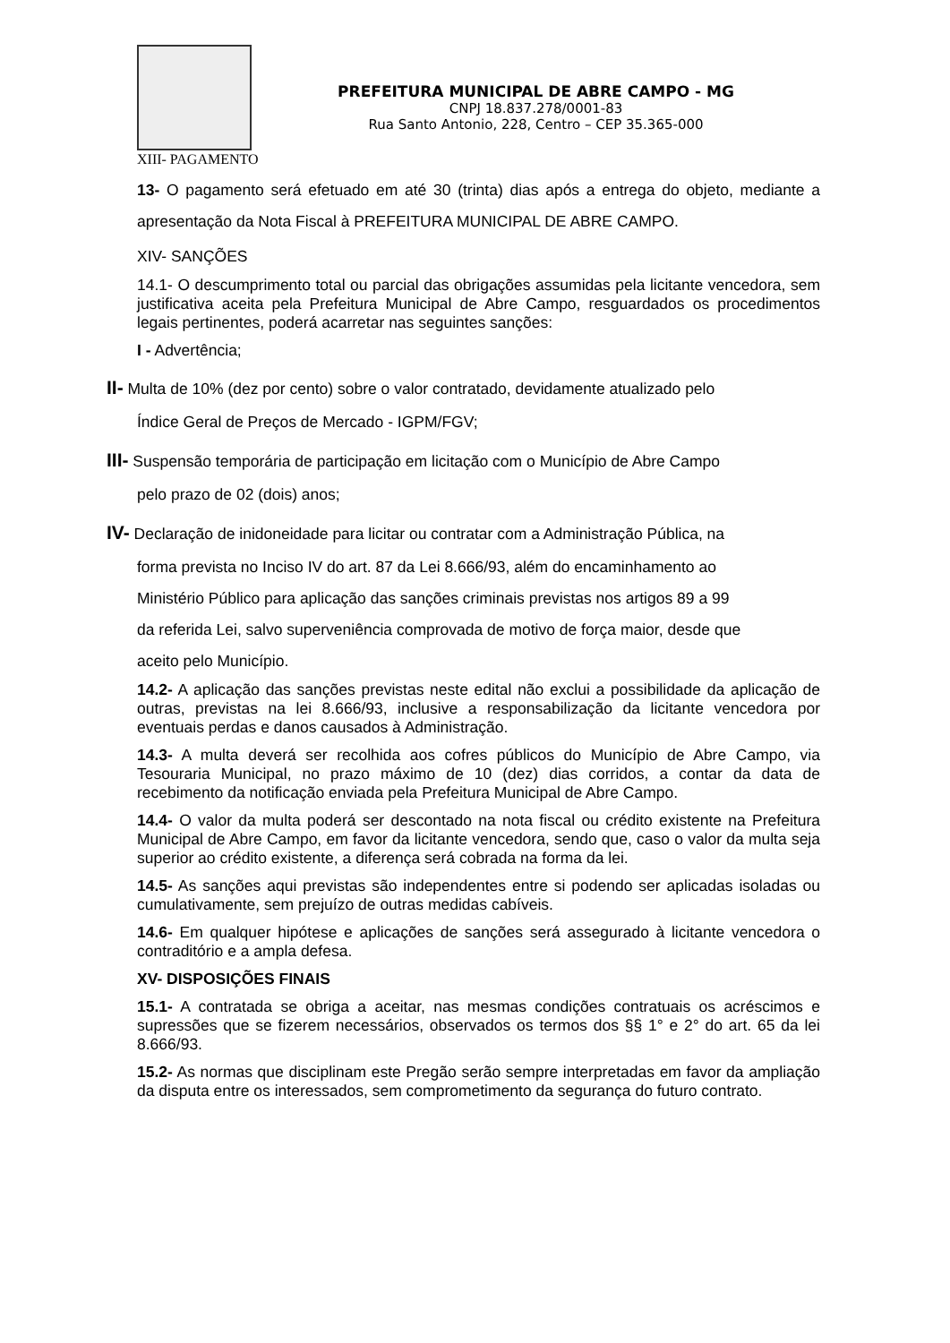PREFEITURA MUNICIPAL DE ABRE CAMPO - MG
CNPJ 18.837.278/0001-83
Rua Santo Antonio, 228, Centro – CEP 35.365-000
XIII- PAGAMENTO
13- O pagamento será efetuado em até 30 (trinta) dias após a entrega do objeto, mediante a apresentação da Nota Fiscal à PREFEITURA MUNICIPAL DE ABRE CAMPO.
XIV- SANÇÕES
14.1- O descumprimento total ou parcial das obrigações assumidas pela licitante vencedora, sem justificativa aceita pela Prefeitura Municipal de Abre Campo, resguardados os procedimentos legais pertinentes, poderá acarretar nas seguintes sanções:
I - Advertência;
II- Multa de 10% (dez por cento) sobre o valor contratado, devidamente atualizado pelo
Índice Geral de Preços de Mercado - IGPM/FGV;
III- Suspensão temporária de participação em licitação com o Município de Abre Campo
pelo prazo de 02 (dois) anos;
IV- Declaração de inidoneidade para licitar ou contratar com a Administração Pública, na
forma prevista no Inciso IV do art. 87 da Lei 8.666/93, além do encaminhamento ao
Ministério Público para aplicação das sanções criminais previstas nos artigos 89 a 99
da referida Lei, salvo superveniência comprovada de motivo de força maior, desde que
aceito pelo Município.
14.2- A aplicação das sanções previstas neste edital não exclui a possibilidade da aplicação de outras, previstas na lei 8.666/93, inclusive a responsabilização da licitante vencedora por eventuais perdas e danos causados à Administração.
14.3- A multa deverá ser recolhida aos cofres públicos do Município de Abre Campo, via Tesouraria Municipal, no prazo máximo de 10 (dez) dias corridos, a contar da data de recebimento da notificação enviada pela Prefeitura Municipal de Abre Campo.
14.4- O valor da multa poderá ser descontado na nota fiscal ou crédito existente na Prefeitura Municipal de Abre Campo, em favor da licitante vencedora, sendo que, caso o valor da multa seja superior ao crédito existente, a diferença será cobrada na forma da lei.
14.5- As sanções aqui previstas são independentes entre si podendo ser aplicadas isoladas ou cumulativamente, sem prejuízo de outras medidas cabíveis.
14.6- Em qualquer hipótese e aplicações de sanções será assegurado à licitante vencedora o contraditório e a ampla defesa.
XV- DISPOSIÇÕES FINAIS
15.1- A contratada se obriga a aceitar, nas mesmas condições contratuais os acréscimos e supressões que se fizerem necessários, observados os termos dos §§ 1° e 2° do art. 65 da lei 8.666/93.
15.2- As normas que disciplinam este Pregão serão sempre interpretadas em favor da ampliação da disputa entre os interessados, sem comprometimento da segurança do futuro contrato.